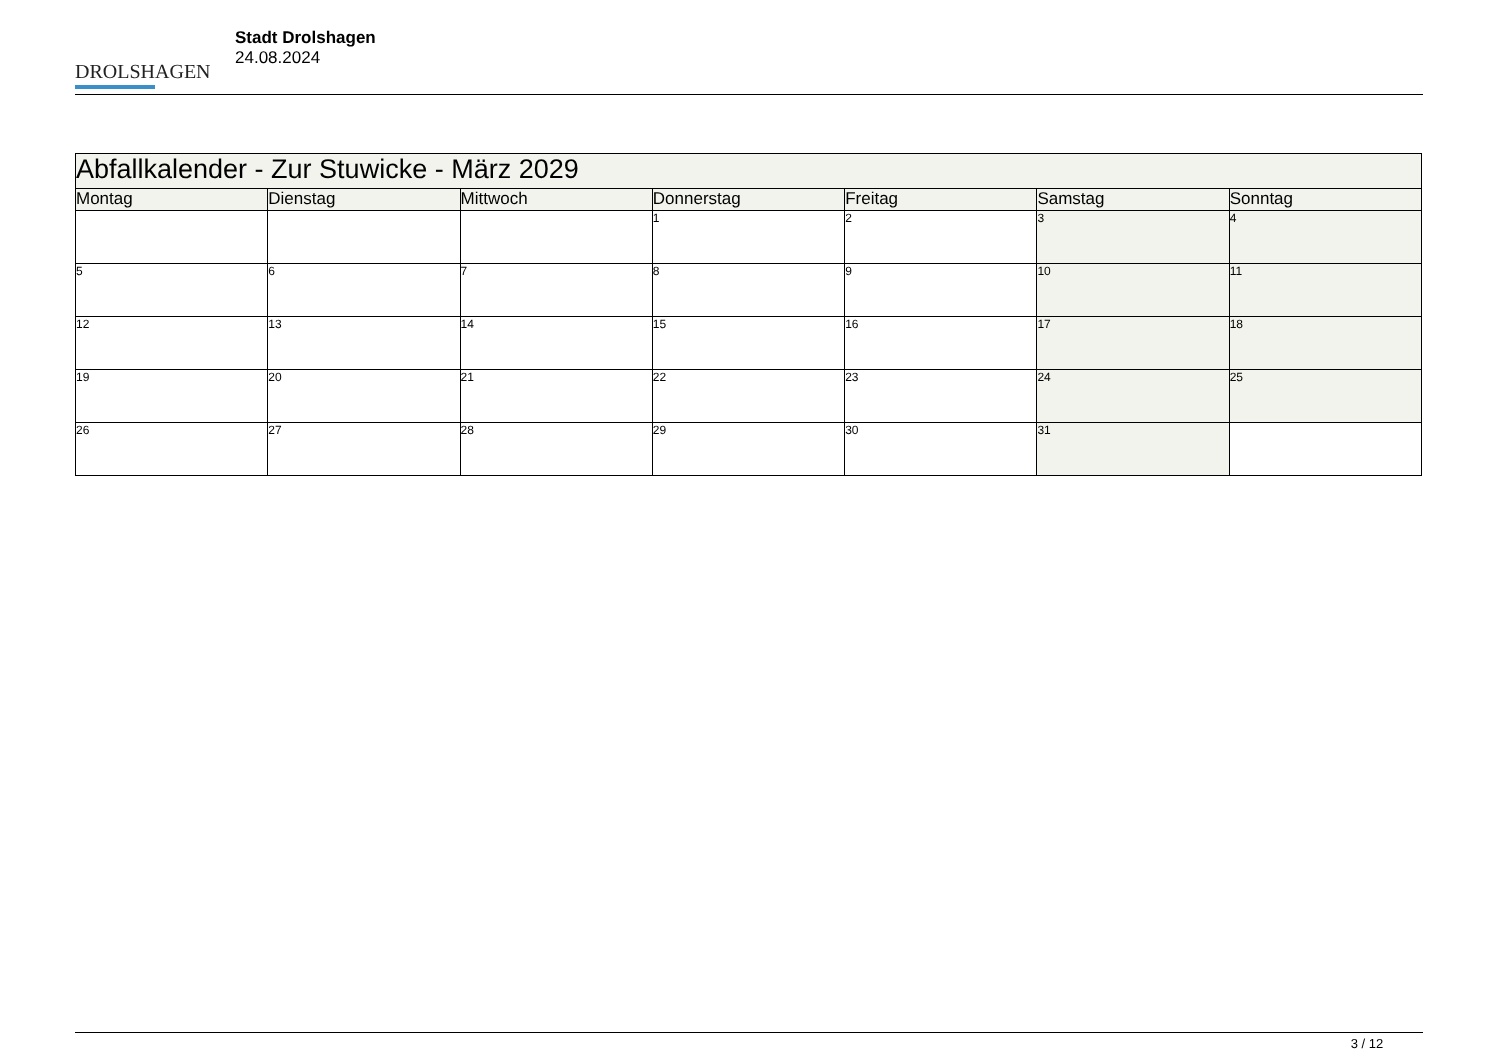DROLSHAGEN
Stadt Drolshagen
24.08.2024
| Abfallkalender - Zur Stuwicke - März 2029 | | | | | | |
| --- | --- | --- | --- | --- | --- | --- |
| Montag | Dienstag | Mittwoch | Donnerstag | Freitag | Samstag | Sonntag |
| | | | 1 | 2 | 3 | 4 |
| 5 | 6 | 7 | 8 | 9 | 10 | 11 |
| 12 | 13 | 14 | 15 | 16 | 17 | 18 |
| 19 | 20 | 21 | 22 | 23 | 24 | 25 |
| 26 | 27 | 28 | 29 | 30 | 31 | |
3 / 12